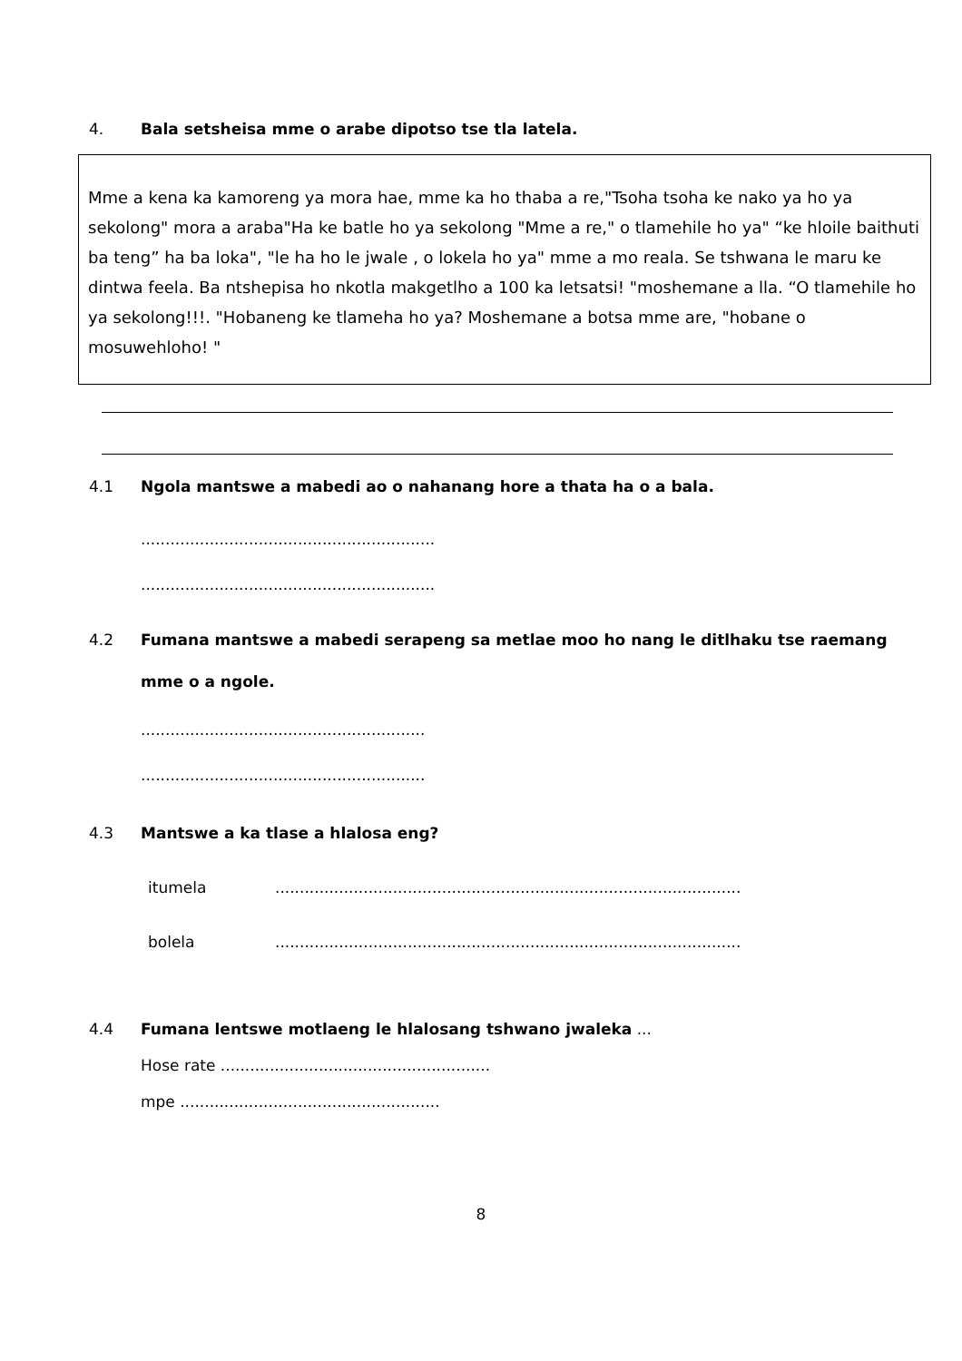4. Bala setsheisa mme o arabe dipotso tse tla latela.
Mme a kena ka kamoreng ya mora hae, mme ka ho thaba a re,"Tsoha tsoha ke nako ya ho ya sekolong" mora a araba"Ha ke batle ho ya sekolong "Mme a re," o tlamehile ho ya" “ke hloile baithuti ba teng” ha ba loka", "le ha ho le jwale , o lokela ho ya" mme a mo reala. Se tshwana le maru ke dintwa feela. Ba ntshepisa ho nkotla makgetlho a 100 ka letsatsi! "moshemane a lla. “O tlamehile ho ya sekolong!!!. "Hobaneng ke tlameha ho ya? Moshemane a botsa mme are, "hobane o mosuwehloho! "
4.1 Ngola mantswe a mabedi ao o nahanang hore a thata ha o a bala.
............................................................
............................................................
4.2 Fumana mantswe a mabedi serapeng sa metlae moo ho nang le ditlhaku tse raemang mme o a ngole.
..........................................................
..........................................................
4.3 Mantswe a ka tlase a hlalosa eng?
itumela...............................................................................................
bolela...............................................................................................
4.4 Fumana lentswe motlaeng le hlalosang tshwano jwaleka ...
Hose rate .......................................................
mpe .....................................................
8